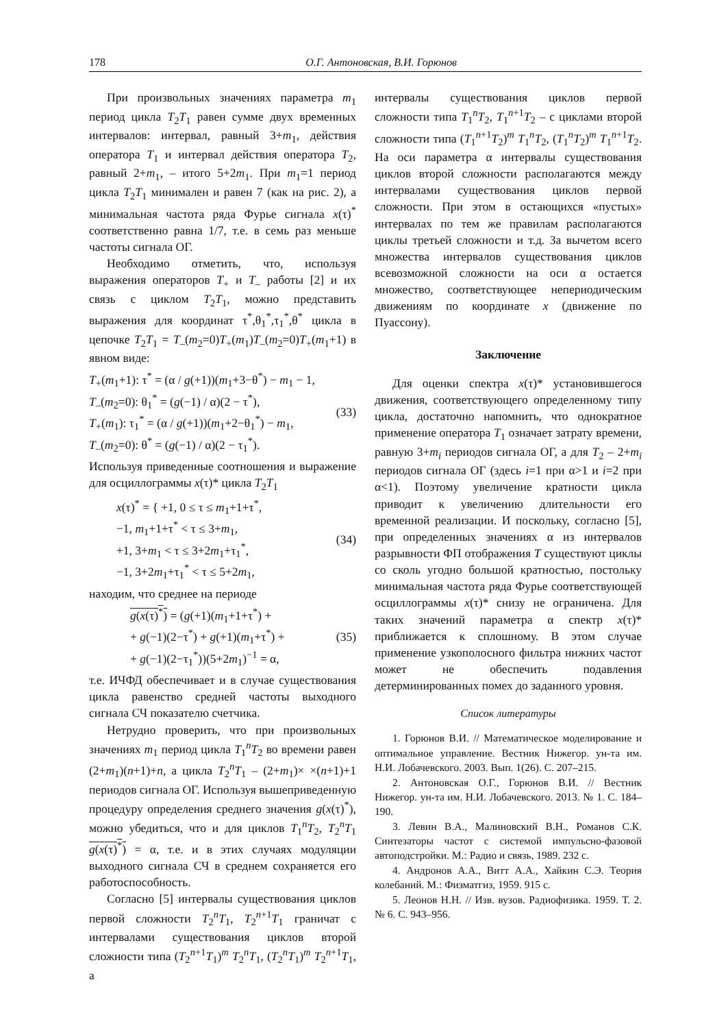178 О.Г. Антоновская, В.И. Горюнов
При произвольных значениях параметра m<sub>1</sub> период цикла T<sub>2</sub>T<sub>1</sub> равен сумме двух временных интервалов: интервал, равный 3+m<sub>1</sub>, действия оператора T<sub>1</sub> и интервал действия оператора T<sub>2</sub>, равный 2+m<sub>1</sub>, – итого 5+2m<sub>1</sub>. При m<sub>1</sub>=1 период цикла T<sub>2</sub>T<sub>1</sub> минимален и равен 7 (как на рис. 2), а минимальная частота ряда Фурье сигнала x(τ)<sup>*</sup> соответственно равна 1/7, т.е. в семь раз меньше частоты сигнала ОГ.
Необходимо отметить, что, используя выражения операторов T<sub>+</sub> и T<sub>–</sub> работы [2] и их связь с циклом T<sub>2</sub>T<sub>1</sub>, можно представить выражения для координат τ<sup>*</sup>,θ<sub>1</sub><sup>*</sup>,τ<sub>1</sub><sup>*</sup>,θ<sup>*</sup> цикла в цепочке T<sub>2</sub>T<sub>1</sub> = T<sub>–</sub>(m<sub>2</sub>=0)T<sub>+</sub>(m<sub>1</sub>)T<sub>–</sub>(m<sub>2</sub>=0)T<sub>+</sub>(m<sub>1</sub>+1) в явном виде:
T<sub>+</sub>(m<sub>1</sub>+1): τ<sup>*</sup> = (α / g(+1))(m<sub>1</sub>+3−θ<sup>*</sup>) − m<sub>1</sub> − 1,
T<sub>–</sub>(m<sub>2</sub>=0): θ<sub>1</sub><sup>*</sup> = (g(−1) / α)(2 − τ<sup>*</sup>),
T<sub>+</sub>(m<sub>1</sub>): τ<sub>1</sub><sup>*</sup> = (α / g(+1))(m<sub>1</sub>+2−θ<sub>1</sub><sup>*</sup>) − m<sub>1</sub>,
T<sub>–</sub>(m<sub>2</sub>=0): θ<sup>*</sup> = (g(−1) / α)(2 − τ<sub>1</sub><sup>*</sup>).
(33)
Используя приведенные соотношения и выражение для осциллограммы x(τ)* цикла T<sub>2</sub>T<sub>1</sub>
x(τ)<sup>*</sup> = { +1, 0 ≤ τ ≤ m<sub>1</sub>+1+τ<sup>*</sup>,
−1, m<sub>1</sub>+1+τ<sup>*</sup> < τ ≤ 3+m<sub>1</sub>,
+1, 3+m<sub>1</sub> < τ ≤ 3+2m<sub>1</sub>+τ<sub>1</sub><sup>*</sup>,
−1, 3+2m<sub>1</sub>+τ<sub>1</sub><sup>*</sup> < τ ≤ 5+2m<sub>1</sub>,
(34)
находим, что среднее на периоде
g(x(τ)<sup>*</sup>) = (g(+1)(m<sub>1</sub>+1+τ<sup>*</sup>) +
+ g(−1)(2−τ<sup>*</sup>) + g(+1)(m<sub>1</sub>+τ<sup>*</sup>) +
+ g(−1)(2−τ<sub>1</sub><sup>*</sup>))(5+2m<sub>1</sub>)<sup>−1</sup> = α,
(35)
т.е. ИЧФД обеспечивает и в случае существования цикла равенство средней частоты выходного сигнала СЧ показателю счетчика.
Нетрудно проверить, что при произвольных значениях m<sub>1</sub> период цикла T<sub>1</sub><sup>n</sup>T<sub>2</sub> во времени равен (2+m<sub>1</sub>)(n+1)+n, а цикла T<sub>2</sub><sup>n</sup>T<sub>1</sub> – (2+m<sub>1</sub>)× ×(n+1)+1 периодов сигнала ОГ. Используя вышеприведенную процедуру определения среднего значения g(x(τ)<sup>*</sup>), можно убедиться, что и для циклов T<sub>1</sub><sup>n</sup>T<sub>2</sub>, T<sub>2</sub><sup>n</sup>T<sub>1</sub> g(x(τ)<sup>*</sup>) = α, т.е. и в этих случаях модуляции выходного сигнала СЧ в среднем сохраняется его работоспособность.
Согласно [5] интервалы существования циклов первой сложности T<sub>2</sub><sup>n</sup>T<sub>1</sub>, T<sub>2</sub><sup>n+1</sup>T<sub>1</sub> граничат с интервалами существования циклов второй сложности типа (T<sub>2</sub><sup>n+1</sup>T<sub>1</sub>)<sup>m</sup> T<sub>2</sub><sup>n</sup>T<sub>1</sub>, (T<sub>2</sub><sup>n</sup>T<sub>1</sub>)<sup>m</sup> T<sub>2</sub><sup>n+1</sup>T<sub>1</sub>, а
интервалы существования циклов первой сложности типа T<sub>1</sub><sup>n</sup>T<sub>2</sub>, T<sub>1</sub><sup>n+1</sup>T<sub>2</sub> – с циклами второй сложности типа (T<sub>1</sub><sup>n+1</sup>T<sub>2</sub>)<sup>m</sup> T<sub>1</sub><sup>n</sup>T<sub>2</sub>, (T<sub>1</sub><sup>n</sup>T<sub>2</sub>)<sup>m</sup> T<sub>1</sub><sup>n+1</sup>T<sub>2</sub>. На оси параметра α интервалы существования циклов второй сложности располагаются между интервалами существования циклов первой сложности. При этом в остающихся «пустых» интервалах по тем же правилам располагаются циклы третьей сложности и т.д. За вычетом всего множества интервалов существования циклов всевозможной сложности на оси α остается множество, соответствующее непериодическим движениям по координате x (движение по Пуассону).
Заключение
Для оценки спектра x(τ)* установившегося движения, соответствующего определенному типу цикла, достаточно напомнить, что однократное применение оператора T<sub>1</sub> означает затрату времени, равную 3+m<sub>i</sub> периодов сигнала ОГ, а для T<sub>2</sub> – 2+m<sub>i</sub> периодов сигнала ОГ (здесь i=1 при α>1 и i=2 при α<1). Поэтому увеличение кратности цикла приводит к увеличению длительности его временной реализации. И поскольку, согласно [5], при определенных значениях α из интервалов разрывности ФП отображения T существуют циклы со сколь угодно большой кратностью, постольку минимальная частота ряда Фурье соответствующей осциллограммы x(τ)* снизу не ограничена. Для таких значений параметра α спектр x(τ)* приближается к сплошному. В этом случае применение узкополосного фильтра нижних частот может не обеспечить подавления детерминированных помех до заданного уровня.
Список литературы
1. Горюнов В.И. // Математическое моделирование и оптимальное управление. Вестник Нижегор. ун-та им. Н.И. Лобачевского. 2003. Вып. 1(26). С. 207–215.
2. Антоновская О.Г., Горюнов В.И. // Вестник Нижегор. ун-та им. Н.И. Лобачевского. 2013. № 1. С. 184–190.
3. Левин В.А., Малиновский В.Н., Романов С.К. Синтезаторы частот с системой импульсно-фазовой автоподстройки. М.: Радио и связь, 1989. 232 с.
4. Андронов А.А., Витт А.А., Хайкин С.Э. Теория колебаний. М.: Физматгиз, 1959. 915 с.
5. Леонов Н.Н. // Изв. вузов. Радиофизика. 1959. Т. 2. № 6. С. 943–956.